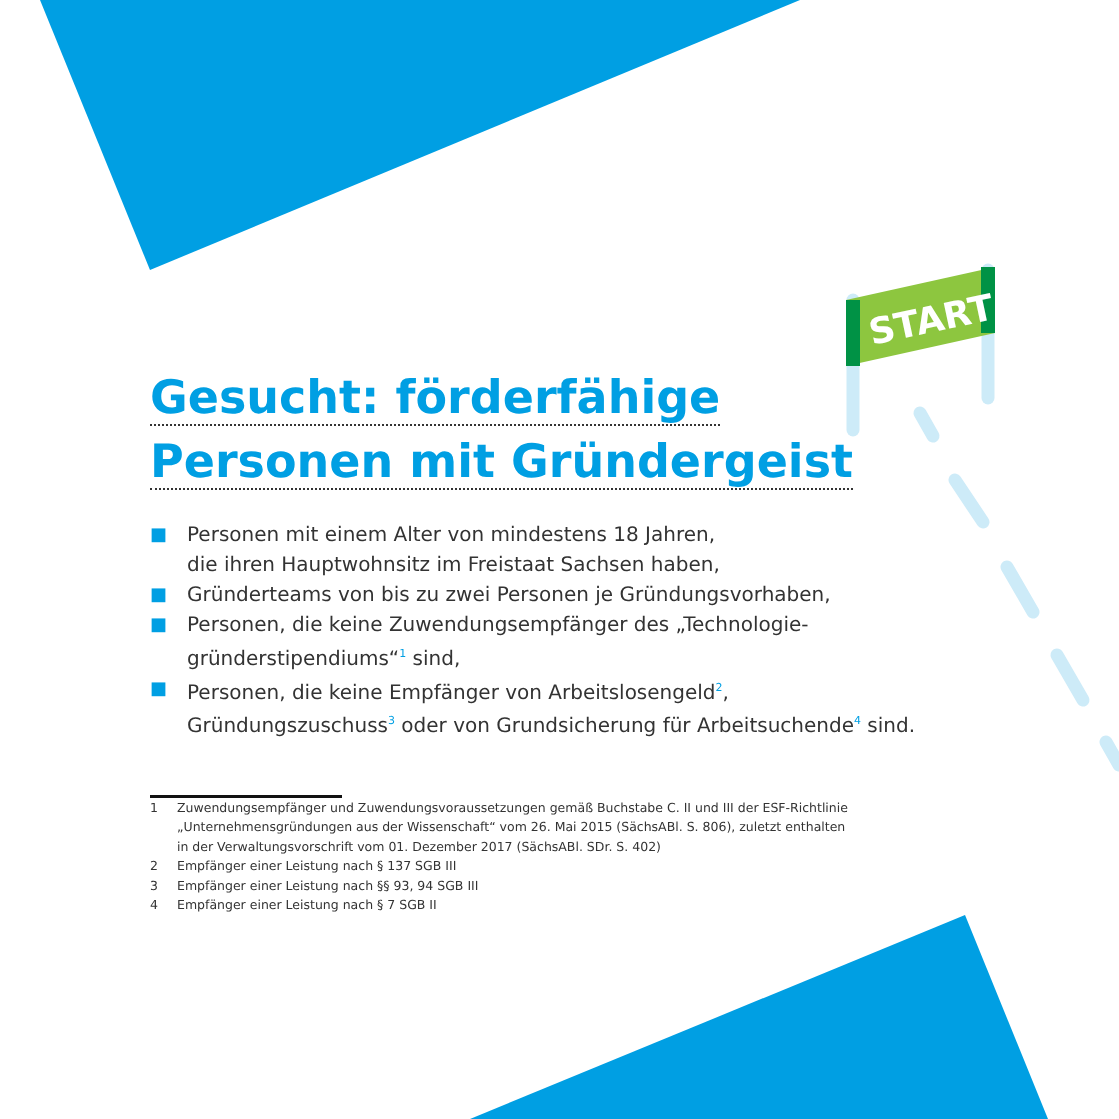START
Gesucht: förderfähige
Personen mit Gründergeist
■ Personen mit einem Alter von mindestens 18 Jahren,
die ihren Hauptwohnsitz im Freistaat Sachsen haben,
■ Gründerteams von bis zu zwei Personen je Gründungsvorhaben,
■ Personen, die keine Zuwendungsempfänger des „Technologie-
gründerstipendiums“<sup>1</sup> sind,
■ Personen, die keine Empfänger von Arbeitslosengeld<sup>2</sup>,
Gründungszuschuss<sup>3</sup> oder von Grundsicherung für Arbeitsuchende<sup>4</sup> sind.
1 Zuwendungsempfänger und Zuwendungsvoraussetzungen gemäß Buchstabe C. II und III der ESF-Richtlinie „Unternehmensgründungen aus der Wissenschaft“ vom 26. Mai 2015 (SächsABl. S. 806), zuletzt enthalten in der Verwaltungsvorschrift vom 01. Dezember 2017 (SächsABl. SDr. S. 402)
2 Empfänger einer Leistung nach § 137 SGB III
3 Empfänger einer Leistung nach §§ 93, 94 SGB III
4 Empfänger einer Leistung nach § 7 SGB II